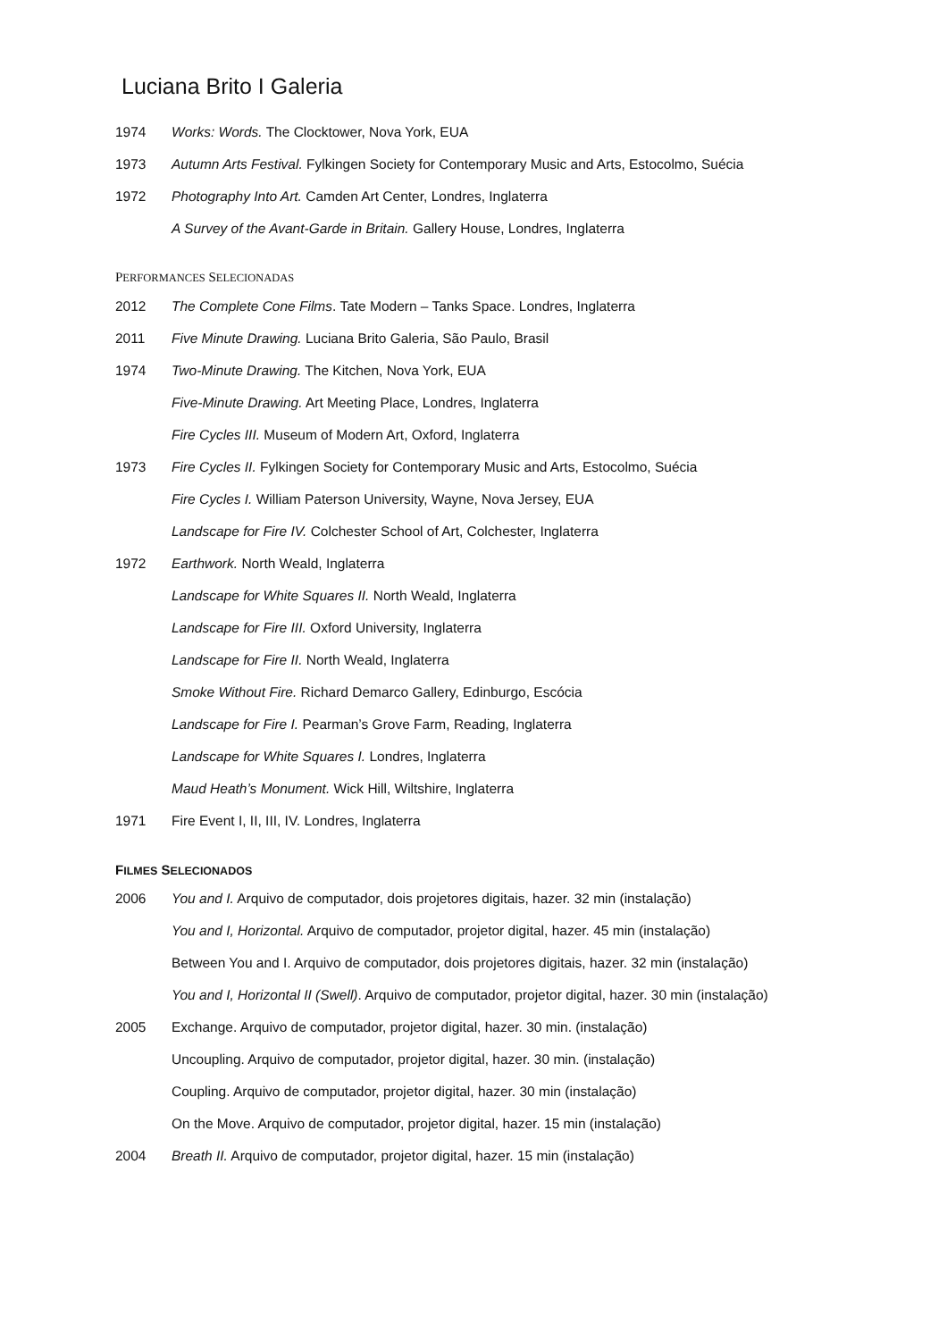Luciana Brito I Galeria
1974 Works: Words. The Clocktower, Nova York, EUA
1973 Autumn Arts Festival. Fylkingen Society for Contemporary Music and Arts, Estocolmo, Suécia
1972 Photography Into Art. Camden Art Center, Londres, Inglaterra
A Survey of the Avant-Garde in Britain. Gallery House, Londres, Inglaterra
PERFORMANCES SELECIONADAS
2012 The Complete Cone Films. Tate Modern – Tanks Space. Londres, Inglaterra
2011 Five Minute Drawing. Luciana Brito Galeria, São Paulo, Brasil
1974 Two-Minute Drawing. The Kitchen, Nova York, EUA
Five-Minute Drawing. Art Meeting Place, Londres, Inglaterra
Fire Cycles III. Museum of Modern Art, Oxford, Inglaterra
1973 Fire Cycles II. Fylkingen Society for Contemporary Music and Arts, Estocolmo, Suécia
Fire Cycles I. William Paterson University, Wayne, Nova Jersey, EUA
Landscape for Fire IV. Colchester School of Art, Colchester, Inglaterra
1972 Earthwork. North Weald, Inglaterra
Landscape for White Squares II. North Weald, Inglaterra
Landscape for Fire III. Oxford University, Inglaterra
Landscape for Fire II. North Weald, Inglaterra
Smoke Without Fire. Richard Demarco Gallery, Edinburgo, Escócia
Landscape for Fire I. Pearman’s Grove Farm, Reading, Inglaterra
Landscape for White Squares I. Londres, Inglaterra
Maud Heath’s Monument. Wick Hill, Wiltshire, Inglaterra
1971 Fire Event I, II, III, IV. Londres, Inglaterra
FILMES SELECIONADOS
2006 You and I. Arquivo de computador, dois projetores digitais, hazer. 32 min (instalação)
You and I, Horizontal. Arquivo de computador, projetor digital, hazer. 45 min (instalação)
Between You and I. Arquivo de computador, dois projetores digitais, hazer. 32 min (instalação)
You and I, Horizontal II (Swell). Arquivo de computador, projetor digital, hazer. 30 min (instalação)
2005 Exchange. Arquivo de computador, projetor digital, hazer. 30 min. (instalação)
Uncoupling. Arquivo de computador, projetor digital, hazer. 30 min. (instalação)
Coupling. Arquivo de computador, projetor digital, hazer. 30 min (instalação)
On the Move. Arquivo de computador, projetor digital, hazer. 15 min (instalação)
2004 Breath II. Arquivo de computador, projetor digital, hazer. 15 min (instalação)